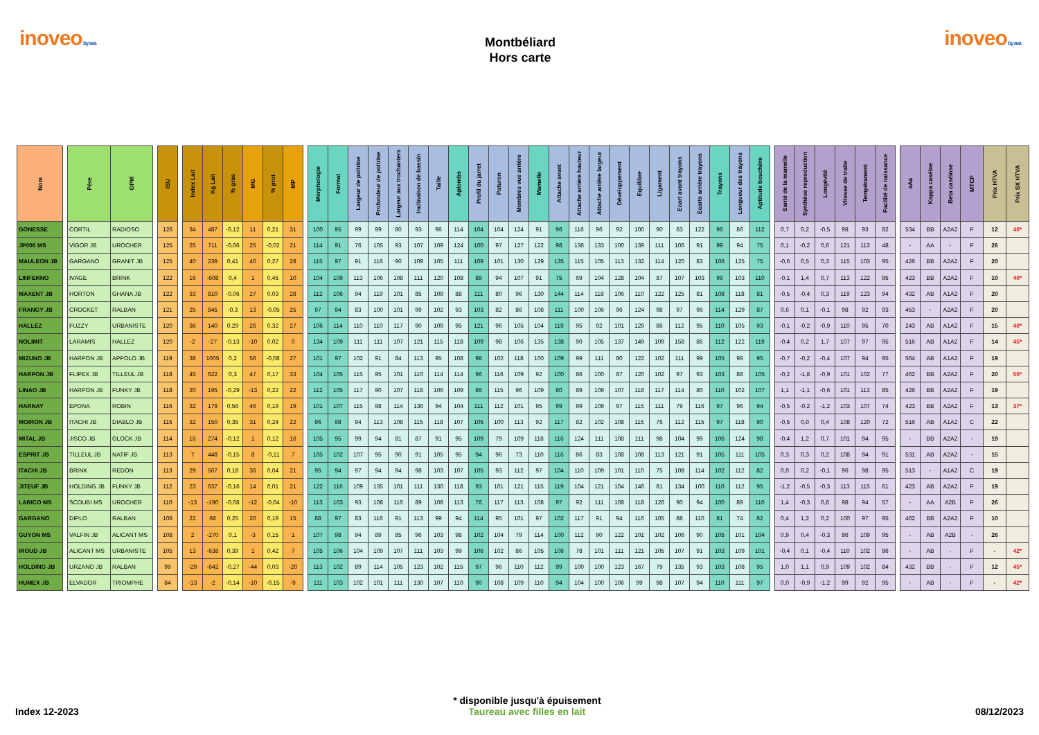inoveo by ava
Montbéliard
Hors carte
inoveo by ava
| Nom | | Père | GPM | | ISU | | Index Lait | Kg Lait | % gras | MG | % prot | MP | | Morphologie | Format | Largeur de poitrine | Profondeur de poitrine | Largeur aux trochanters | Inclinaison de bassin | Taille | Aplombs | Profil du jarret | Paturon | Membres vue arrière | Mamelle | Attache avant | Attache arrière hauteur | Attache arrière largeur | Développement | Equilibre | Ligament | Ecart avant trayons | Ecarts arrière trayons | Trayons | Longueur des trayons | Aptitude bouchère | | Santé de la mamelle | Synthèse reproduction | Longévité | Vitesse de traite | Tempérament | Facilité de naissance | | aAa | Kappa caséine | Beta caséinse | MTCP | Prix HTVA | Prix SX HTVA |
| --- | --- | --- | --- | --- | --- | --- | --- | --- | --- | --- | --- | --- | --- | --- | --- | --- | --- | --- | --- | --- | --- | --- | --- | --- | --- | --- | --- | --- | --- | --- | --- | --- | --- | --- | --- | --- | --- | --- | --- | --- | --- | --- | --- | --- | --- | --- | --- | --- | --- | --- |
| GONESSE | | CORTIL | RADIOSO | | 126 | | 34 | 487 | -0,12 | 11 | 0,21 | 31 | | 100 | 95 | 99 | 99 | 80 | 93 | 96 | 114 | 104 | 104 | 124 | 91 | 96 | 116 | 96 | 92 | 100 | 90 | 63 | 122 | 96 | 86 | 112 | | 0,7 | 0,2 | -0,5 | 98 | 93 | 82 | | 534 | BB | A2A2 | F | 12 | 40* |
| JP006 MS | | VIGOR JB | UROCHER | | 125 | | 25 | 711 | -0,06 | 25 | -0,02 | 21 | | 114 | 91 | 76 | 105 | 93 | 107 | 109 | 124 | 100 | 97 | 127 | 122 | 98 | 136 | 133 | 100 | 139 | 111 | 106 | 91 | 99 | 94 | 75 | | 0,1 | -0,2 | 0,6 | 121 | 113 | 48 | | - | AA | - | F | 26 | |
| MAULEON JB | | GARGANO | GRANIT JB | | 125 | | 40 | 239 | 0,41 | 40 | 0,27 | 28 | | 115 | 97 | 91 | 116 | 90 | 109 | 105 | 111 | 109 | 101 | 130 | 129 | 135 | 115 | 105 | 113 | 132 | 114 | 120 | 83 | 106 | 125 | 75 | | -0,6 | 0,5 | 0,3 | 115 | 103 | 95 | | 426 | BB | A2A2 | F | 20 | |
| LINFERNO | | IVAGE | BRINK | | 122 | | 16 | -608 | 0,4 | 1 | 0,45 | 10 | | 104 | 109 | 113 | 106 | 108 | 111 | 120 | 108 | 89 | 94 | 107 | 91 | 75 | 69 | 104 | 128 | 104 | 87 | 107 | 103 | 99 | 103 | 110 | | -0,1 | 1,4 | 0,7 | 113 | 122 | 95 | | 423 | BB | A2A2 | F | 10 | 40* |
| MAXENT JB | | HORTON | GHANA JB | | 122 | | 33 | 810 | -0,06 | 27 | 0,03 | 28 | | 112 | 106 | 94 | 119 | 101 | 85 | 109 | 88 | 111 | 80 | 96 | 130 | 144 | 114 | 118 | 106 | 110 | 122 | 125 | 81 | 108 | 118 | 81 | | -0,5 | -0,4 | 0,3 | 119 | 123 | 94 | | 432 | AB | A1A2 | F | 20 | |
| FRANGY JB | | CROCKET | RALBAN | | 121 | | 25 | 845 | -0,3 | 13 | -0,05 | 25 | | 97 | 94 | 83 | 100 | 101 | 99 | 102 | 93 | 103 | 82 | 86 | 108 | 111 | 100 | 106 | 96 | 124 | 98 | 97 | 96 | 114 | 129 | 87 | | 0,6 | 0,1 | -0,1 | 98 | 92 | 93 | | 453 | - | A2A2 | F | 20 | |
| HALLEZ | | FUZZY | URBANISTE | | 120 | | 36 | 140 | 0,29 | 26 | 0,32 | 27 | | 106 | 114 | 110 | 110 | 117 | 90 | 109 | 95 | 121 | 96 | 105 | 104 | 119 | 95 | 92 | 101 | 129 | 86 | 112 | 95 | 110 | 105 | 93 | | -0,1 | -0,2 | -0,9 | 110 | 95 | 70 | | 243 | AB | A1A2 | F | 15 | 40* |
| NOLIMIT | | LARAMIS | HALLEZ | | 120 | | -2 | -27 | -0,13 | -10 | 0,02 | 0 | | 134 | 109 | 111 | 111 | 107 | 121 | 115 | 118 | 109 | 98 | 106 | 135 | 138 | 90 | 105 | 137 | 149 | 109 | 158 | 86 | 112 | 122 | 119 | | -0,4 | 0,2 | 1,7 | 107 | 97 | 95 | | 516 | AB | A1A2 | F | 14 | 45* |
| MIZUNO JB | | HARPON JB | APPOLO JB | | 119 | | 38 | 1005 | 0,2 | 56 | -0,08 | 27 | | 101 | 97 | 102 | 91 | 84 | 113 | 95 | 108 | 98 | 102 | 118 | 100 | 109 | 99 | 111 | 80 | 122 | 102 | 111 | 99 | 105 | 98 | 95 | | -0,7 | -0,2 | -0,4 | 107 | 94 | 95 | | 564 | AB | A1A2 | F | 19 | |
| HARPON JB | | FLIPEX JB | TILLEUL JB | | 118 | | 45 | 622 | 0,3 | 47 | 0,17 | 33 | | 104 | 105 | 115 | 95 | 101 | 110 | 114 | 114 | 96 | 116 | 109 | 92 | 100 | 86 | 100 | 87 | 120 | 102 | 97 | 93 | 103 | 88 | 105 | | -0,2 | -1,8 | -0,9 | 101 | 102 | 77 | | 462 | BB | A2A2 | F | 20 | 50* |
| LINAO JB | | HARPON JB | FUNKY JB | | 118 | | 20 | 195 | -0,29 | -13 | 0,22 | 22 | | 112 | 105 | 117 | 90 | 107 | 118 | 106 | 109 | 86 | 115 | 96 | 109 | 80 | 89 | 109 | 107 | 118 | 117 | 114 | 80 | 110 | 102 | 107 | | 1,1 | -1,1 | -0,6 | 101 | 113 | 85 | | 426 | BB | A2A2 | F | 19 | |
| HARNAY | | EPONA | ROBIN | | 116 | | 32 | 179 | 0,56 | 46 | 0,19 | 19 | | 101 | 107 | 115 | 98 | 114 | 136 | 94 | 104 | 111 | 112 | 101 | 95 | 99 | 99 | 109 | 97 | 115 | 111 | 79 | 116 | 97 | 96 | 94 | | -0,5 | -0,2 | -1,2 | 103 | 107 | 74 | | 423 | BB | A2A2 | F | 13 | 37* |
| MOIRON JB | | ITACHI JB | DIABLO JB | | 115 | | 32 | 150 | 0,35 | 31 | 0,24 | 22 | | 96 | 98 | 94 | 113 | 108 | 115 | 118 | 107 | 105 | 100 | 113 | 92 | 117 | 82 | 102 | 108 | 115 | 76 | 112 | 115 | 97 | 118 | 90 | | -0,5 | 0,0 | 0,4 | 108 | 120 | 72 | | 516 | AB | A1A2 | C | 22 | |
| MITAL JB | | JISCO JB | GLOCK JB | | 114 | | 16 | 274 | -0,12 | 1 | 0,12 | 16 | | 105 | 95 | 99 | 94 | 81 | 87 | 91 | 95 | 109 | 79 | 109 | 118 | 116 | 124 | 111 | 108 | 111 | 98 | 104 | 99 | 106 | 124 | 98 | | -0,4 | 1,2 | 0,7 | 101 | 94 | 95 | | - | BB | A2A2 | - | 19 | |
| ESPRIT JB | | TILLEUL JB | NATIF JB | | 113 | | 7 | 448 | -0,15 | 8 | -0,11 | 7 | | 105 | 102 | 107 | 95 | 90 | 91 | 105 | 95 | 94 | 96 | 73 | 110 | 116 | 86 | 83 | 108 | 108 | 113 | 121 | 91 | 105 | 111 | 105 | | 0,3 | 0,3 | 0,2 | 108 | 94 | 91 | | 531 | AB | A2A2 | - | 15 | |
| ITACHI JB | | BRINK | REDON | | 113 | | 29 | 567 | 0,18 | 36 | 0,04 | 21 | | 95 | 94 | 97 | 94 | 94 | 98 | 103 | 107 | 105 | 93 | 112 | 97 | 104 | 110 | 109 | 101 | 110 | 75 | 108 | 114 | 102 | 112 | 82 | | 0,0 | 0,2 | -0,1 | 96 | 98 | 95 | | 513 | - | A1A2 | C | 19 | |
| JITEUF JB | | HOLDING JB | FUNKY JB | | 112 | | 23 | 637 | -0,16 | 14 | 0,01 | 21 | | 122 | 116 | 109 | 135 | 101 | 111 | 130 | 118 | 93 | 101 | 121 | 115 | 119 | 104 | 121 | 104 | 146 | 81 | 134 | 100 | 110 | 112 | 95 | | -1,2 | -0,5 | -0,3 | 113 | 115 | 61 | | 423 | AB | A2A2 | F | 19 | |
| LARICO MS | | SCOUBI MS | UROCHER | | 110 | | -13 | -190 | -0,08 | -12 | -0,04 | -10 | | 113 | 103 | 93 | 108 | 116 | 89 | 108 | 113 | 76 | 117 | 113 | 108 | 97 | 92 | 111 | 108 | 118 | 126 | 90 | 94 | 100 | 89 | 110 | | 1,4 | -0,3 | 0,6 | 98 | 94 | 57 | | - | AA | A2B | F | 26 | |
| GARGANO | | DIPLO | RALBAN | | 108 | | 22 | 68 | 0,25 | 20 | 0,19 | 15 | | 88 | 97 | 83 | 116 | 91 | 113 | 99 | 94 | 114 | 95 | 101 | 97 | 102 | 117 | 91 | 94 | 116 | 105 | 88 | 110 | 81 | 74 | 62 | | 0,4 | 1,2 | 0,2 | 100 | 97 | 95 | | 462 | BB | A2A2 | F | 10 | |
| GUYON MS | | VALFIN JB | ALICANT MS | | 108 | | 2 | -270 | 0,1 | -3 | 0,15 | 1 | | 107 | 98 | 94 | 89 | 85 | 96 | 103 | 98 | 102 | 104 | 79 | 114 | 100 | 112 | 90 | 122 | 101 | 102 | 106 | 90 | 105 | 101 | 104 | | 0,9 | 0,4 | -0,3 | 86 | 109 | 95 | | - | AB | A2B | - | 26 | |
| IROUD JB | | ALICANT MS | URBANISTE | | 105 | | 13 | -638 | 0,39 | 1 | 0,42 | 7 | | 105 | 106 | 104 | 109 | 107 | 111 | 103 | 99 | 106 | 102 | 86 | 105 | 106 | 78 | 101 | 111 | 121 | 105 | 107 | 91 | 103 | 109 | 101 | | -0,4 | 0,1 | -0,4 | 110 | 102 | 86 | | - | AB | - | F | - | 42* |
| HOLDING JB | | URZANO JB | RALBAN | | 99 | | -29 | -642 | -0,27 | -44 | 0,03 | -20 | | 113 | 102 | 89 | 114 | 105 | 123 | 102 | 115 | 97 | 96 | 110 | 112 | 99 | 100 | 100 | 123 | 167 | 79 | 135 | 93 | 103 | 108 | 95 | | 1,0 | 1,1 | 0,9 | 109 | 102 | 84 | | 432 | BB | - | F | 12 | 45* |
| HUMEX JB | | ELVADOR | TRIOMPHE | | 84 | | -13 | -2 | -0,14 | -10 | -0,15 | -9 | | 111 | 103 | 102 | 101 | 111 | 130 | 107 | 110 | 90 | 108 | 109 | 110 | 94 | 104 | 100 | 106 | 99 | 98 | 107 | 94 | 110 | 111 | 97 | | 0,0 | -0,9 | -1,2 | 99 | 92 | 95 | | - | AB | - | F | - | 42* |
Index 12-2023
* disponible jusqu'à épuisement
Taureau avec filles en lait
08/12/2023